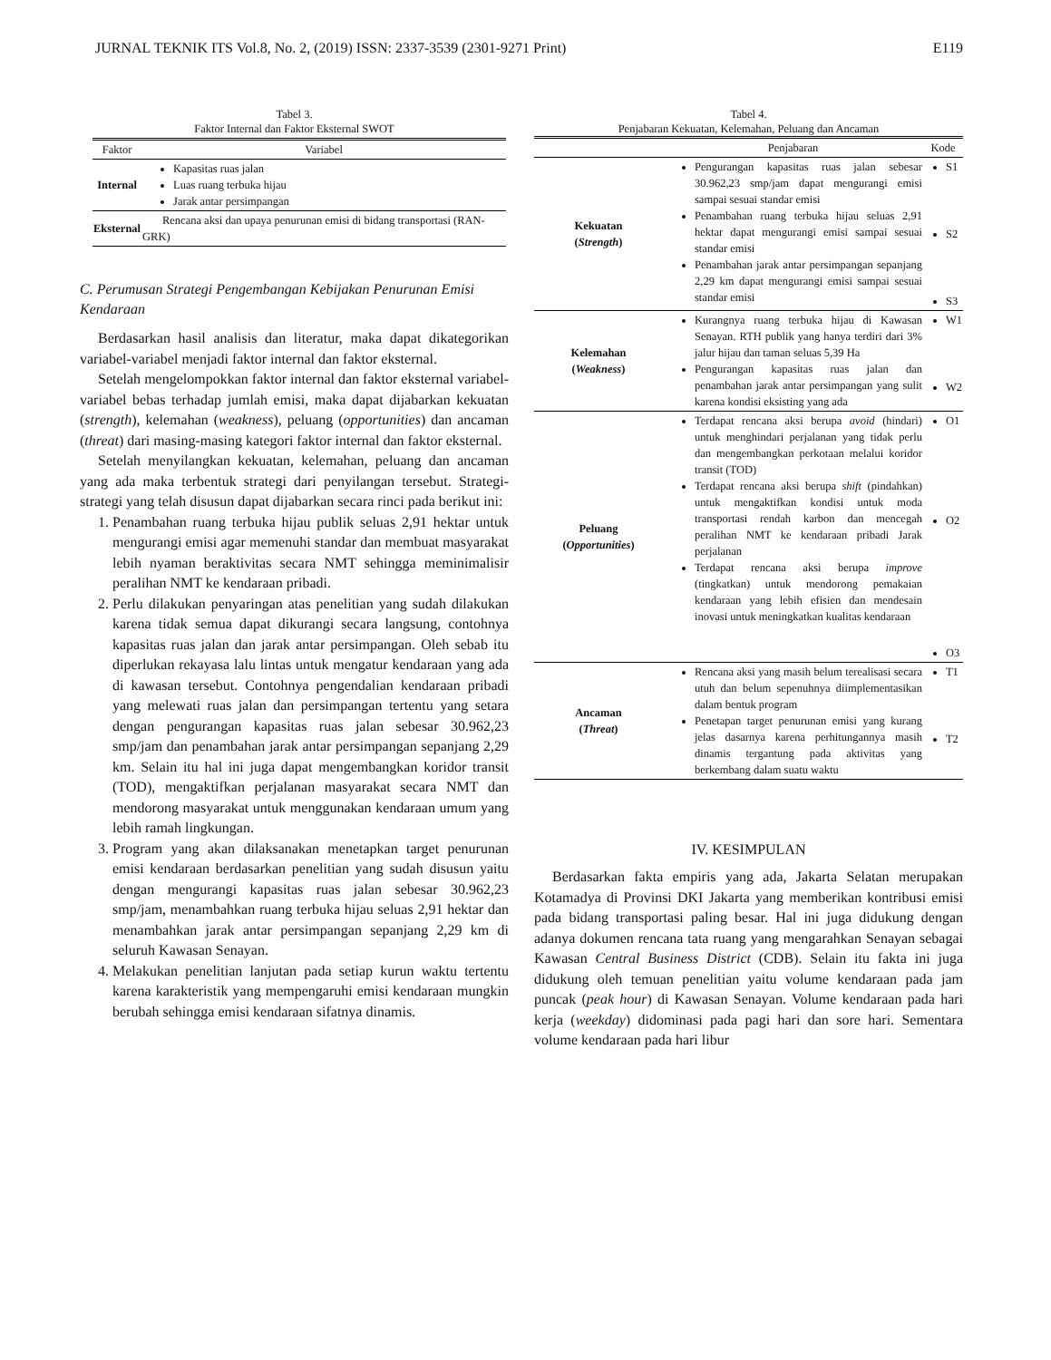JURNAL TEKNIK ITS Vol.8, No. 2, (2019) ISSN: 2337-3539 (2301-9271 Print) E119
Tabel 3.
Faktor Internal dan Faktor Eksternal SWOT
| Faktor | Variabel |
| --- | --- |
| Internal | Kapasitas ruas jalan Luas ruang terbuka hijau Jarak antar persimpangan |
| Eksternal | Rencana aksi dan upaya penurunan emisi di bidang transportasi (RAN-GRK) |
C. Perumusan Strategi Pengembangan Kebijakan Penurunan Emisi Kendaraan
Berdasarkan hasil analisis dan literatur, maka dapat dikategorikan variabel-variabel menjadi faktor internal dan faktor eksternal.
Setelah mengelompokkan faktor internal dan faktor eksternal variabel-variabel bebas terhadap jumlah emisi, maka dapat dijabarkan kekuatan (strength), kelemahan (weakness), peluang (opportunities) dan ancaman (threat) dari masing-masing kategori faktor internal dan faktor eksternal.
Setelah menyilangkan kekuatan, kelemahan, peluang dan ancaman yang ada maka terbentuk strategi dari penyilangan tersebut. Strategi-strategi yang telah disusun dapat dijabarkan secara rinci pada berikut ini:
1. Penambahan ruang terbuka hijau publik seluas 2,91 hektar untuk mengurangi emisi agar memenuhi standar dan membuat masyarakat lebih nyaman beraktivitas secara NMT sehingga meminimalisir peralihan NMT ke kendaraan pribadi.
2. Perlu dilakukan penyaringan atas penelitian yang sudah dilakukan karena tidak semua dapat dikurangi secara langsung, contohnya kapasitas ruas jalan dan jarak antar persimpangan. Oleh sebab itu diperlukan rekayasa lalu lintas untuk mengatur kendaraan yang ada di kawasan tersebut. Contohnya pengendalian kendaraan pribadi yang melewati ruas jalan dan persimpangan tertentu yang setara dengan pengurangan kapasitas ruas jalan sebesar 30.962,23 smp/jam dan penambahan jarak antar persimpangan sepanjang 2,29 km. Selain itu hal ini juga dapat mengembangkan koridor transit (TOD), mengaktifkan perjalanan masyarakat secara NMT dan mendorong masyarakat untuk menggunakan kendaraan umum yang lebih ramah lingkungan.
3. Program yang akan dilaksanakan menetapkan target penurunan emisi kendaraan berdasarkan penelitian yang sudah disusun yaitu dengan mengurangi kapasitas ruas jalan sebesar 30.962,23 smp/jam, menambahkan ruang terbuka hijau seluas 2,91 hektar dan menambahkan jarak antar persimpangan sepanjang 2,29 km di seluruh Kawasan Senayan.
4. Melakukan penelitian lanjutan pada setiap kurun waktu tertentu karena karakteristik yang mempengaruhi emisi kendaraan mungkin berubah sehingga emisi kendaraan sifatnya dinamis.
Tabel 4.
Penjabaran Kekuatan, Kelemahan, Peluang dan Ancaman
| | Penjabaran | Kode |
| --- | --- | --- |
| Kekuatan ( Strength ) | Pengurangan kapasitas ruas jalan sebesar 30.962,23 smp/jam dapat mengurangi emisi sampai sesuai standar emisi Penambahan ruang terbuka hijau seluas 2,91 hektar dapat mengurangi emisi sampai sesuai standar emisi Penambahan jarak antar persimpangan sepanjang 2,29 km dapat mengurangi emisi sampai sesuai standar emisi | S1 S2 S3 |
| Kelemahan ( Weakness ) | Kurangnya ruang terbuka hijau di Kawasan Senayan. RTH publik yang hanya terdiri dari 3% jalur hijau dan taman seluas 5,39 Ha Pengurangan kapasitas ruas jalan dan penambahan jarak antar persimpangan yang sulit karena kondisi eksisting yang ada | W1 W2 |
| Peluang ( Opportunities ) | Terdapat rencana aksi berupa avoid (hindari) untuk menghindari perjalanan yang tidak perlu dan mengembangkan perkotaan melalui koridor transit (TOD) Terdapat rencana aksi berupa shift (pindahkan) untuk mengaktifkan kondisi untuk moda transportasi rendah karbon dan mencegah peralihan NMT ke kendaraan pribadi Jarak perjalanan Terdapat rencana aksi berupa improve (tingkatkan) untuk mendorong pemakaian kendaraan yang lebih efisien dan mendesain inovasi untuk meningkatkan kualitas kendaraan | O1 O2 O3 |
| Ancaman ( Threat ) | Rencana aksi yang masih belum terealisasi secara utuh dan belum sepenuhnya diimplementasikan dalam bentuk program Penetapan target penurunan emisi yang kurang jelas dasarnya karena perhitungannya masih dinamis tergantung pada aktivitas yang berkembang dalam suatu waktu | T1 T2 |
IV. KESIMPULAN
Berdasarkan fakta empiris yang ada, Jakarta Selatan merupakan Kotamadya di Provinsi DKI Jakarta yang memberikan kontribusi emisi pada bidang transportasi paling besar. Hal ini juga didukung dengan adanya dokumen rencana tata ruang yang mengarahkan Senayan sebagai Kawasan Central Business District (CDB). Selain itu fakta ini juga didukung oleh temuan penelitian yaitu volume kendaraan pada jam puncak (peak hour) di Kawasan Senayan. Volume kendaraan pada hari kerja (weekday) didominasi pada pagi hari dan sore hari. Sementara volume kendaraan pada hari libur